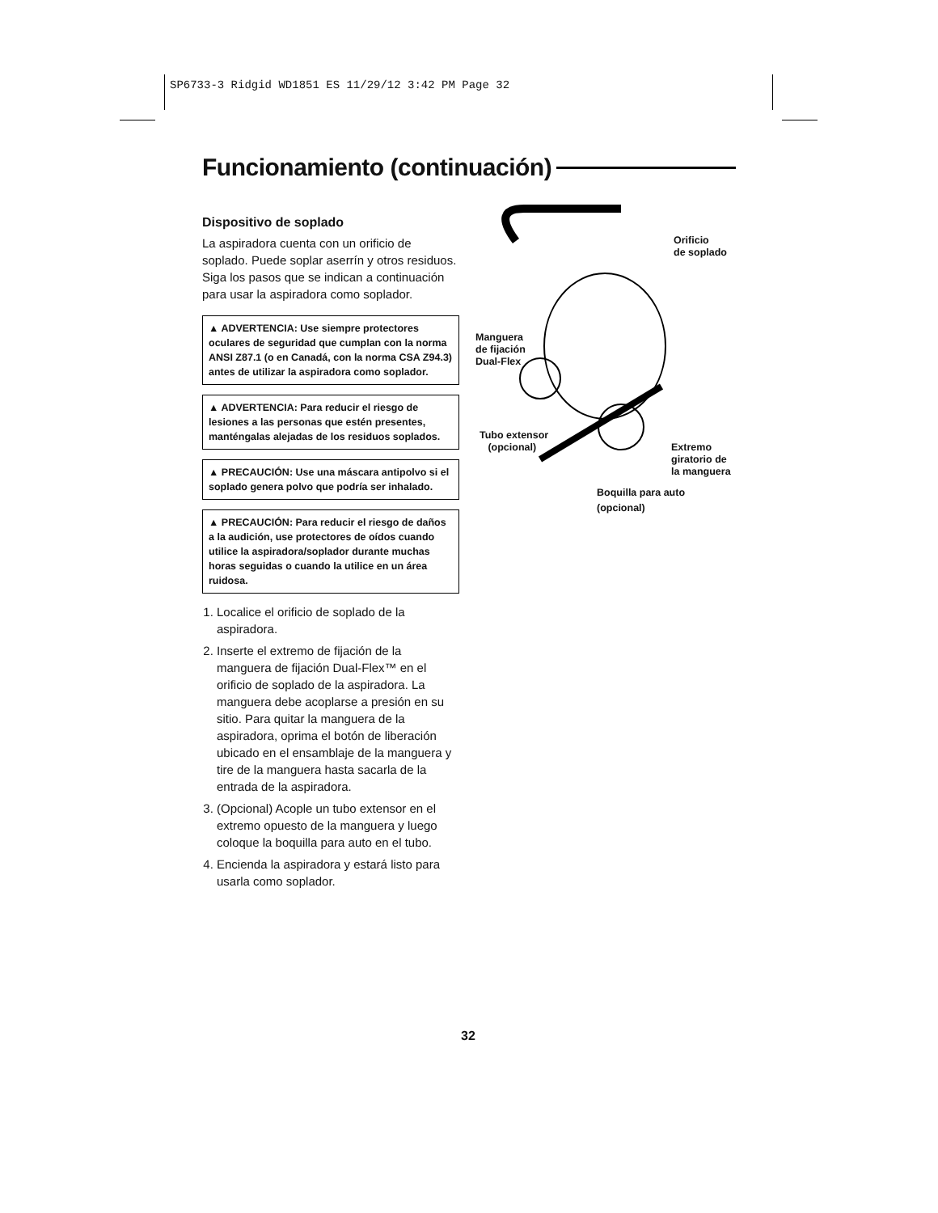SP6733-3 Ridgid WD1851 ES 11/29/12 3:42 PM Page 32
Funcionamiento (continuación)
Dispositivo de soplado
La aspiradora cuenta con un orificio de soplado. Puede soplar aserrín y otros residuos. Siga los pasos que se indican a continuación para usar la aspiradora como soplador.
▲ ADVERTENCIA: Use siempre protectores oculares de seguridad que cumplan con la norma ANSI Z87.1 (o en Canadá, con la norma CSA Z94.3) antes de utilizar la aspiradora como soplador.
▲ ADVERTENCIA: Para reducir el riesgo de lesiones a las personas que estén presentes, manténgalas alejadas de los residuos soplados.
▲ PRECAUCIÓN: Use una máscara antipolvo si el soplado genera polvo que podría ser inhalado.
▲ PRECAUCIÓN: Para reducir el riesgo de daños a la audición, use protectores de oídos cuando utilice la aspiradora/soplador durante muchas horas seguidas o cuando la utilice en un área ruidosa.
1. Localice el orificio de soplado de la aspiradora.
2. Inserte el extremo de fijación de la manguera de fijación Dual-Flex™ en el orificio de soplado de la aspiradora. La manguera debe acoplarse a presión en su sitio. Para quitar la manguera de la aspiradora, oprima el botón de liberación ubicado en el ensamblaje de la manguera y tire de la manguera hasta sacarla de la entrada de la aspiradora.
3. (Opcional) Acople un tubo extensor en el extremo opuesto de la manguera y luego coloque la boquilla para auto en el tubo.
4. Encienda la aspiradora y estará listo para usarla como soplador.
Orificio
de soplado
Manguera
de fijación
Dual-Flex
Tubo extensor
(opcional)
Extremo
giratorio de
la manguera
Boquilla para auto
(opcional)
32